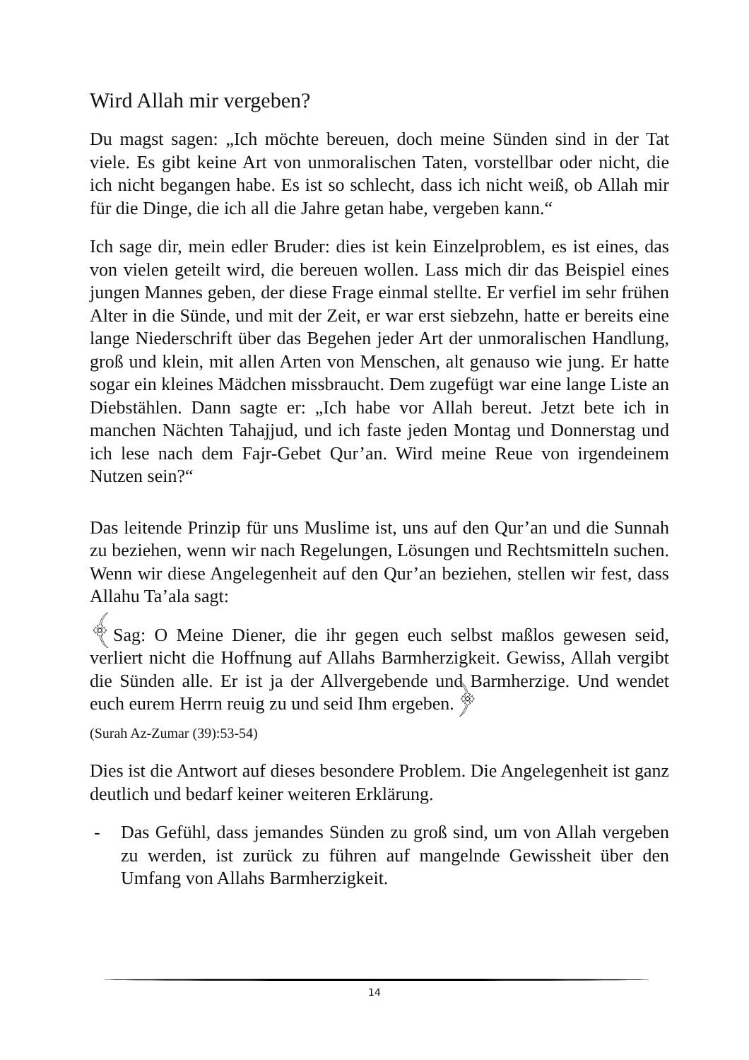Wird Allah mir vergeben?
Du magst sagen: „Ich möchte bereuen, doch meine Sünden sind in der Tat viele. Es gibt keine Art von unmoralischen Taten, vorstellbar oder nicht, die ich nicht begangen habe. Es ist so schlecht, dass ich nicht weiß, ob Allah mir für die Dinge, die ich all die Jahre getan habe, vergeben kann.“
Ich sage dir, mein edler Bruder: dies ist kein Einzelproblem, es ist eines, das von vielen geteilt wird, die bereuen wollen. Lass mich dir das Beispiel eines jungen Mannes geben, der diese Frage einmal stellte. Er verfiel im sehr frühen Alter in die Sünde, und mit der Zeit, er war erst siebzehn, hatte er bereits eine lange Niederschrift über das Begehen jeder Art der unmoralischen Handlung, groß und klein, mit allen Arten von Menschen, alt genauso wie jung. Er hatte sogar ein kleines Mädchen missbraucht. Dem zugefügt war eine lange Liste an Diebstählen. Dann sagte er: „Ich habe vor Allah bereut. Jetzt bete ich in manchen Nächten Tahajjud, und ich faste jeden Montag und Donnerstag und ich lese nach dem Fajr-Gebet Qur’an. Wird meine Reue von irgendeinem Nutzen sein?“
Das leitende Prinzip für uns Muslime ist, uns auf den Qur’an und die Sunnah zu beziehen, wenn wir nach Regelungen, Lösungen und Rechtsmitteln suchen. Wenn wir diese Angelegenheit auf den Qur’an beziehen, stellen wir fest, dass Allahu Ta’ala sagt:
﴾Sag: O Meine Diener, die ihr gegen euch selbst maßlos gewesen seid, verliert nicht die Hoffnung auf Allahs Barmherzigkeit. Gewiss, Allah vergibt die Sünden alle. Er ist ja der Allvergebende und Barmherzige. Und wendet euch eurem Herrn reuig zu und seid Ihm ergeben.﴿
(Surah Az-Zumar (39):53-54)
Dies ist die Antwort auf dieses besondere Problem. Die Angelegenheit ist ganz deutlich und bedarf keiner weiteren Erklärung.
- Das Gefühl, dass jemandes Sünden zu groß sind, um von Allah vergeben zu werden, ist zurück zu führen auf mangelnde Gewissheit über den Umfang von Allahs Barmherzigkeit.
14